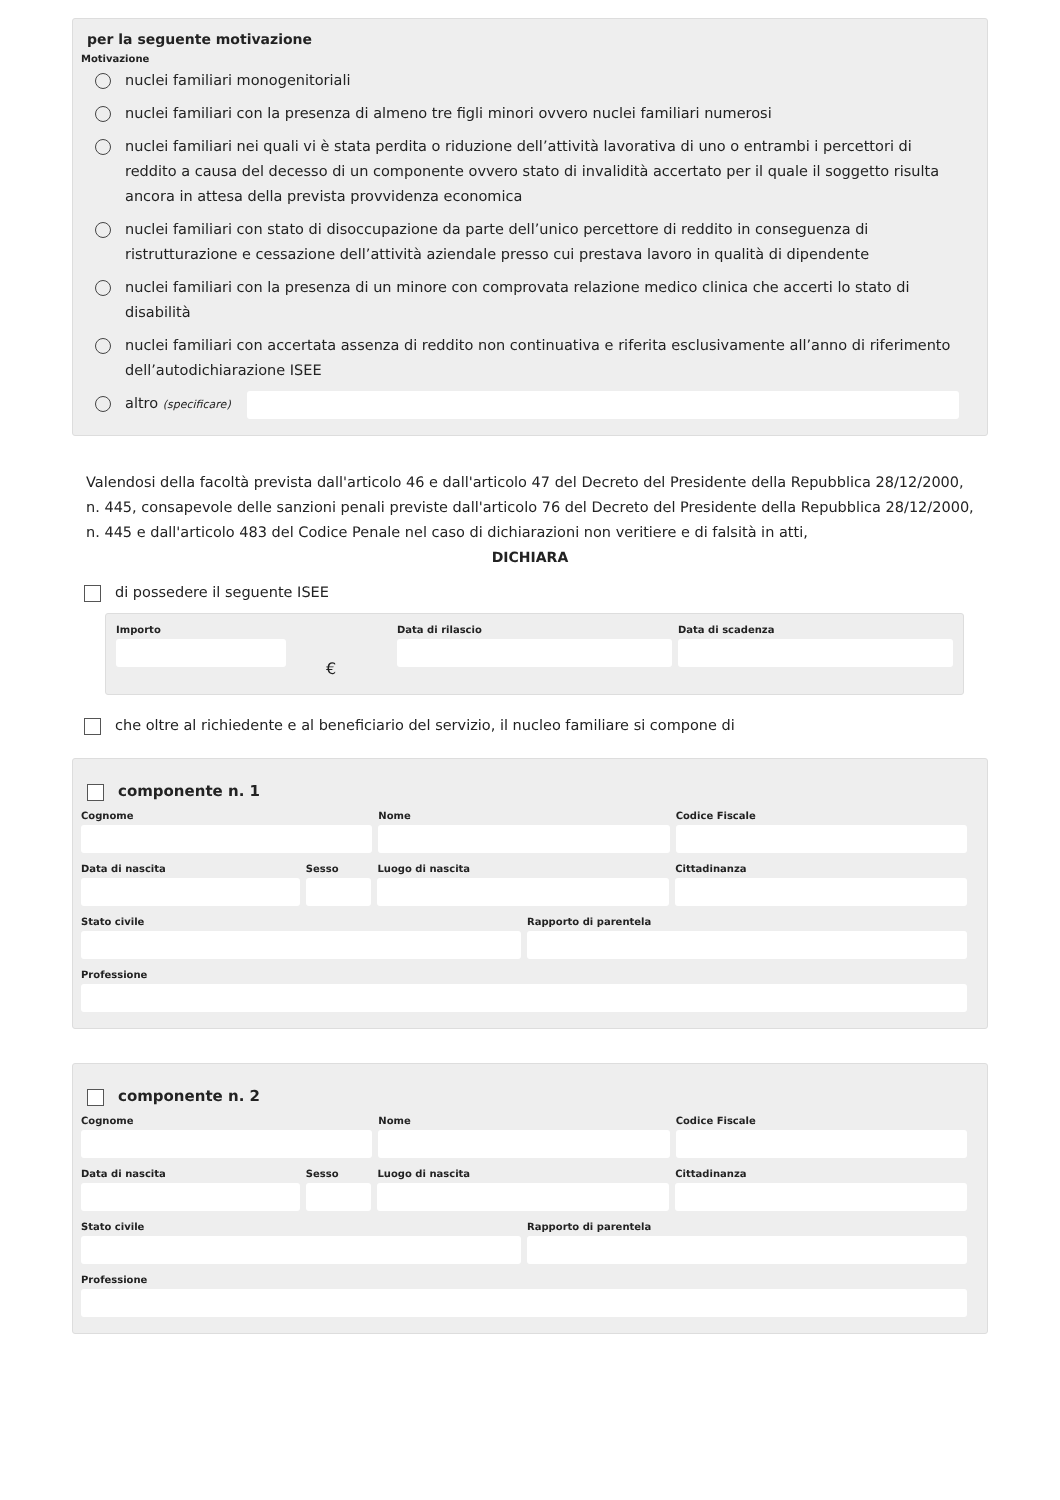per la seguente motivazione
Motivazione
nuclei familiari monogenitoriali
nuclei familiari con la presenza di almeno tre figli minori ovvero nuclei familiari numerosi
nuclei familiari nei quali vi è stata perdita o riduzione dell’attività lavorativa di uno o entrambi i percettori di reddito a causa del decesso di un componente ovvero stato di invalidità accertato per il quale il soggetto risulta ancora in attesa della prevista provvidenza economica
nuclei familiari con stato di disoccupazione da parte dell’unico percettore di reddito in conseguenza di ristrutturazione e cessazione dell’attività aziendale presso cui prestava lavoro in qualità di dipendente
nuclei familiari con la presenza di un minore con comprovata relazione medico clinica che accerti lo stato di disabilità
nuclei familiari con accertata assenza di reddito non continuativa e riferita esclusivamente all’anno di riferimento dell’autodichiarazione ISEE
altro (specificare)
Valendosi della facoltà prevista dall'articolo 46 e dall'articolo 47 del Decreto del Presidente della Repubblica 28/12/2000, n. 445, consapevole delle sanzioni penali previste dall'articolo 76 del Decreto del Presidente della Repubblica 28/12/2000, n. 445 e dall'articolo 483 del Codice Penale nel caso di dichiarazioni non veritiere e di falsità in atti,
DICHIARA
di possedere il seguente ISEE
Importo
€
Data di rilascio Data di scadenza
che oltre al richiedente e al beneficiario del servizio, il nucleo familiare si compone di
componente n. 1
Cognome Nome Codice Fiscale
Data di nascita Sesso Luogo di nascita Cittadinanza
Stato civile Rapporto di parentela
Professione
componente n. 2
Cognome Nome Codice Fiscale
Data di nascita Sesso Luogo di nascita Cittadinanza
Stato civile Rapporto di parentela
Professione